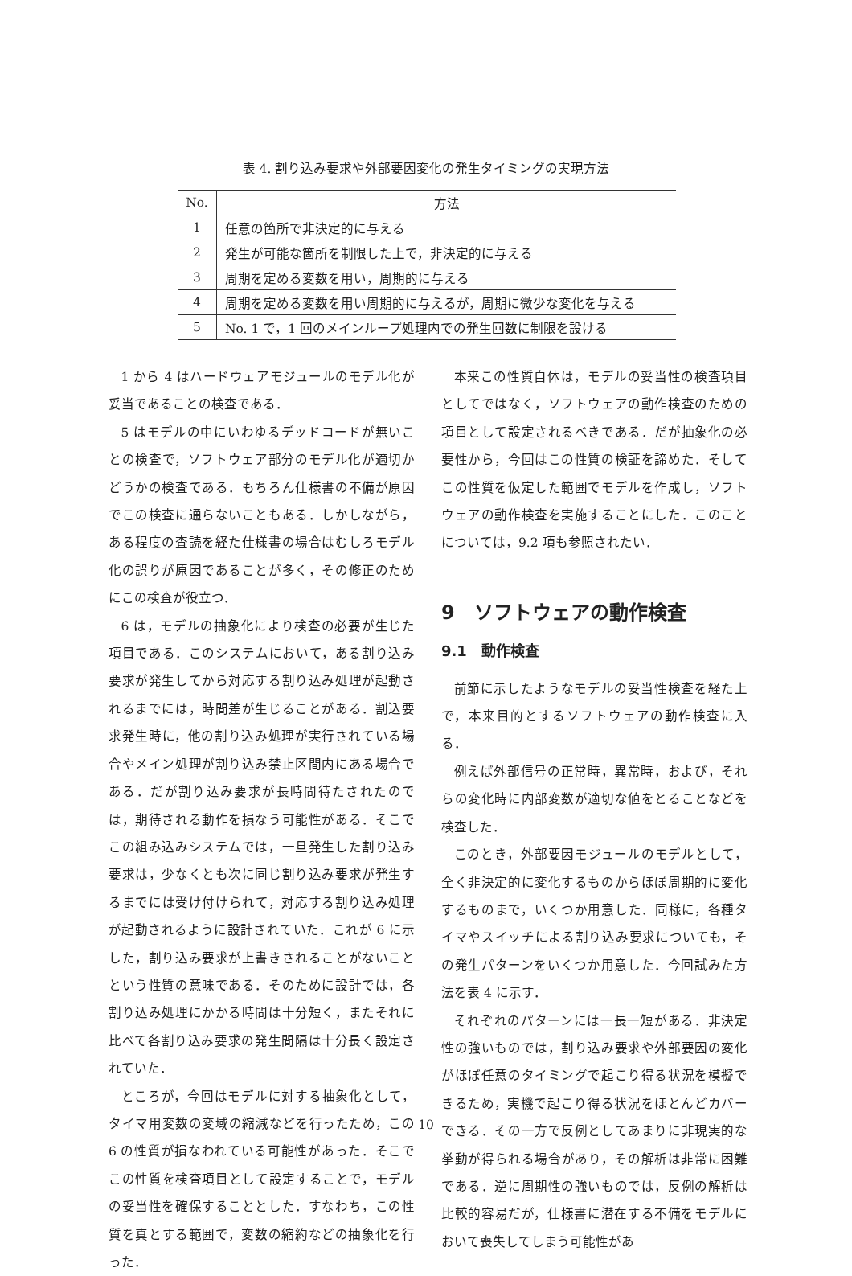表 4. 割り込み要求や外部要因変化の発生タイミングの実現方法
| No. | 方法 |
| --- | --- |
| 1 | 任意の箇所で非決定的に与える |
| 2 | 発生が可能な箇所を制限した上で，非決定的に与える |
| 3 | 周期を定める変数を用い，周期的に与える |
| 4 | 周期を定める変数を用い周期的に与えるが，周期に微少な変化を与える |
| 5 | No. 1 で，1 回のメインループ処理内での発生回数に制限を設ける |
1 から 4 はハードウェアモジュールのモデル化が妥当であることの検査である．
5 はモデルの中にいわゆるデッドコードが無いことの検査で，ソフトウェア部分のモデル化が適切かどうかの検査である．もちろん仕様書の不備が原因でこの検査に通らないこともある．しかしながら，ある程度の査読を経た仕様書の場合はむしろモデル化の誤りが原因であることが多く，その修正のためにこの検査が役立つ．
6 は，モデルの抽象化により検査の必要が生じた項目である．このシステムにおいて，ある割り込み要求が発生してから対応する割り込み処理が起動されるまでには，時間差が生じることがある．割込要求発生時に，他の割り込み処理が実行されている場合やメイン処理が割り込み禁止区間内にある場合である．だが割り込み要求が長時間待たされたのでは，期待される動作を損なう可能性がある．そこでこの組み込みシステムでは，一旦発生した割り込み要求は，少なくとも次に同じ割り込み要求が発生するまでには受け付けられて，対応する割り込み処理が起動されるように設計されていた．これが 6 に示した，割り込み要求が上書きされることがないことという性質の意味である．そのために設計では，各割り込み処理にかかる時間は十分短く，またそれに比べて各割り込み要求の発生間隔は十分長く設定されていた．
ところが，今回はモデルに対する抽象化として，タイマ用変数の変域の縮減などを行ったため，この 6 の性質が損なわれている可能性があった．そこでこの性質を検査項目として設定することで，モデルの妥当性を確保することとした．すなわち，この性質を真とする範囲で，変数の縮約などの抽象化を行った．
本来この性質自体は，モデルの妥当性の検査項目としてではなく，ソフトウェアの動作検査のための項目として設定されるべきである．だが抽象化の必要性から，今回はこの性質の検証を諦めた．そしてこの性質を仮定した範囲でモデルを作成し，ソフトウェアの動作検査を実施することにした．このことについては，9.2 項も参照されたい．
9　ソフトウェアの動作検査
9.1　動作検査
前節に示したようなモデルの妥当性検査を経た上で，本来目的とするソフトウェアの動作検査に入る．
例えば外部信号の正常時，異常時，および，それらの変化時に内部変数が適切な値をとることなどを検査した．
このとき，外部要因モジュールのモデルとして，全く非決定的に変化するものからほぼ周期的に変化するものまで，いくつか用意した．同様に，各種タイマやスイッチによる割り込み要求についても，その発生パターンをいくつか用意した．今回試みた方法を表 4 に示す．
それぞれのパターンには一長一短がある．非決定性の強いものでは，割り込み要求や外部要因の変化がほぼ任意のタイミングで起こり得る状況を模擬できるため，実機で起こり得る状況をほとんどカバーできる．その一方で反例としてあまりに非現実的な挙動が得られる場合があり，その解析は非常に困難である．逆に周期性の強いものでは，反例の解析は比較的容易だが，仕様書に潜在する不備をモデルにおいて喪失してしまう可能性があ
10